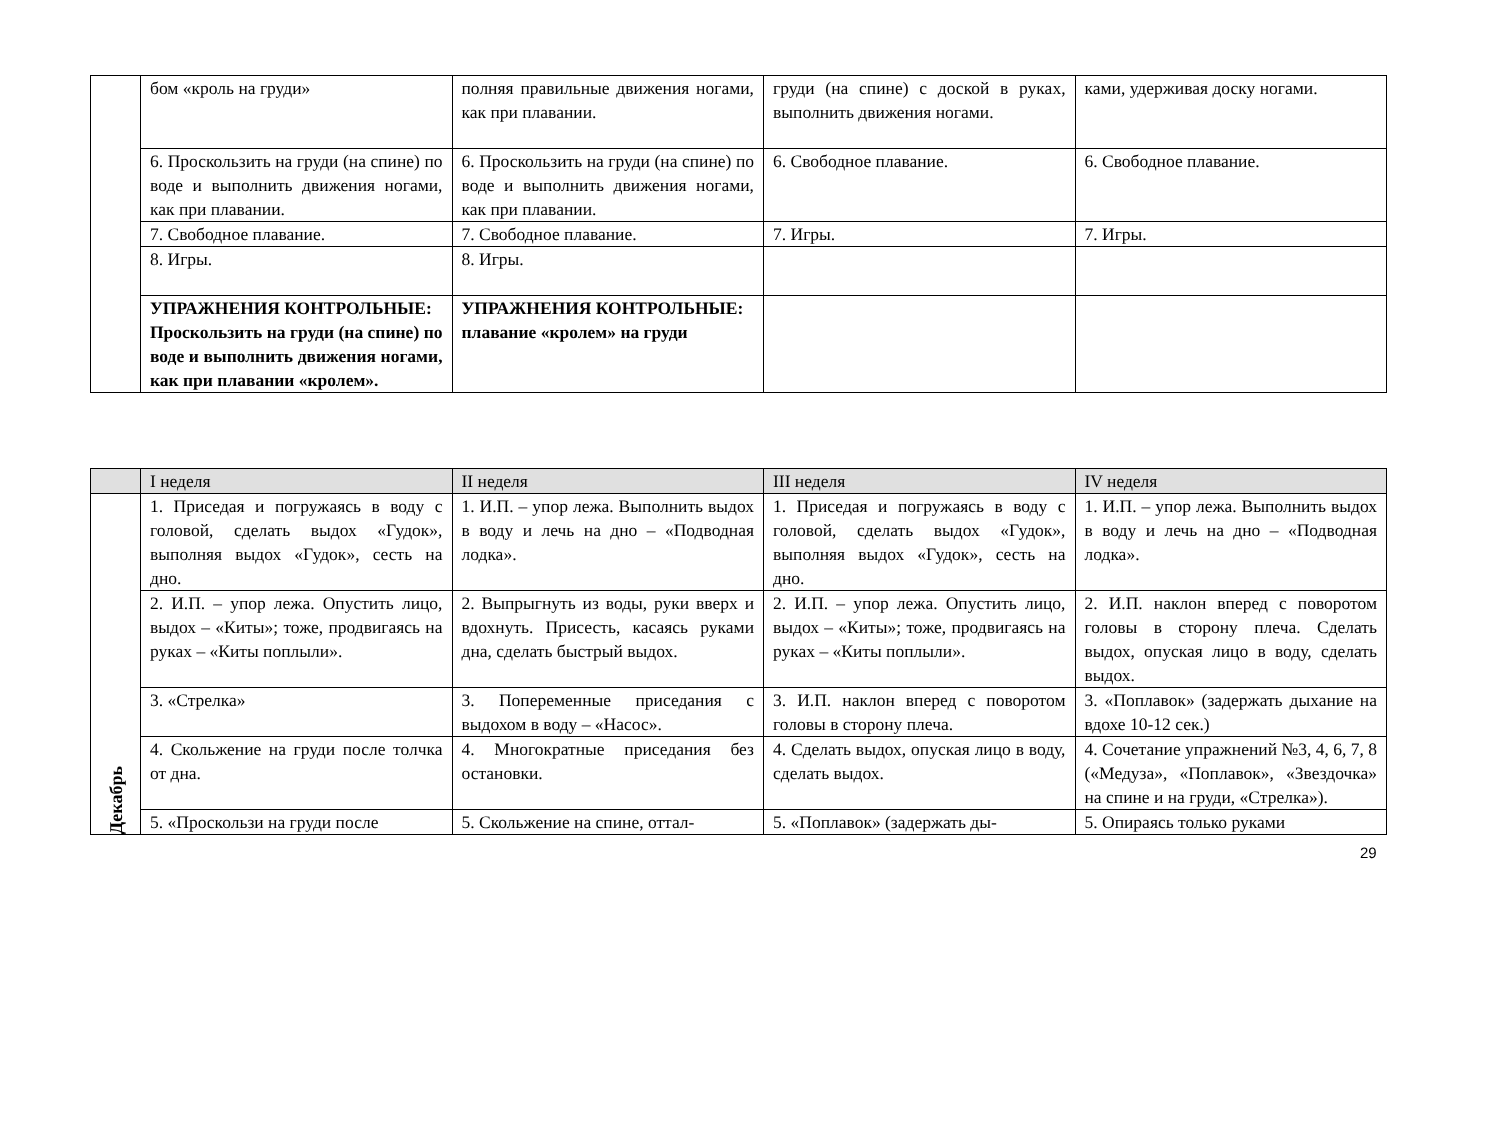| | бом «кроль на груди» | полняя правильные движения ногами, как при плавании. | груди (на спине) с доской в руках, выполнить движения ногами. | ками, удерживая доску ногами. |
| | 6. Проскользить на груди (на спине) по воде и выполнить движения ногами, как при плавании. | 6. Проскользить на груди (на спине) по воде и выполнить движения ногами, как при плавании. | 6. Свободное плавание. | 6. Свободное плавание. |
| | 7. Свободное плавание. | 7. Свободное плавание. | 7. Игры. | 7. Игры. |
| | 8. Игры. | 8. Игры. | | |
| | УПРАЖНЕНИЯ КОНТРОЛЬНЫЕ: Проскользить на груди (на спине) по воде и выполнить движения ногами, как при плавании «кролем». | УПРАЖНЕНИЯ КОНТРОЛЬНЫЕ: плавание «кролем» на груди | | |
| | I неделя | II неделя | III неделя | IV неделя |
| --- | --- | --- | --- | --- |
| Декабрь | 1. Приседая и погружаясь в воду с головой, сделать выдох «Гудок», выполняя выдох «Гудок», сесть на дно. | 1. И.П. – упор лежа. Выполнить выдох в воду и лечь на дно – «Подводная лодка». | 1. Приседая и погружаясь в воду с головой, сделать выдох «Гудок», выполняя выдох «Гудок», сесть на дно. | 1. И.П. – упор лежа. Выполнить выдох в воду и лечь на дно – «Подводная лодка». |
| | 2. И.П. – упор лежа. Опустить лицо, выдох – «Киты»; тоже, продвигаясь на руках – «Киты поплыли». | 2. Выпрыгнуть из воды, руки вверх и вдохнуть. Присесть, касаясь руками дна, сделать быстрый выдох. | 2. И.П. – упор лежа. Опустить лицо, выдох – «Киты»; тоже, продвигаясь на руках – «Киты поплыли». | 2. И.П. наклон вперед с поворотом головы в сторону плеча. Сделать выдох, опуская лицо в воду, сделать выдох. |
| | 3. «Стрелка» | 3. Попеременные приседания с выдохом в воду – «Насос». | 3. И.П. наклон вперед с поворотом головы в сторону плеча. | 3. «Поплавок» (задержать дыхание на вдохе 10-12 сек.) |
| | 4. Скольжение на груди после толчка от дна. | 4. Многократные приседания без остановки. | 4. Сделать выдох, опуская лицо в воду, сделать выдох. | 4. Сочетание упражнений №3, 4, 6, 7, 8 («Медуза», «Поплавок», «Звездочка» на спине и на груди, «Стрелка»). |
| | 5. «Проскользи на груди после | 5. Скольжение на спине, оттал- | 5. «Поплавок» (задержать ды- | 5. Опираясь только руками |
29